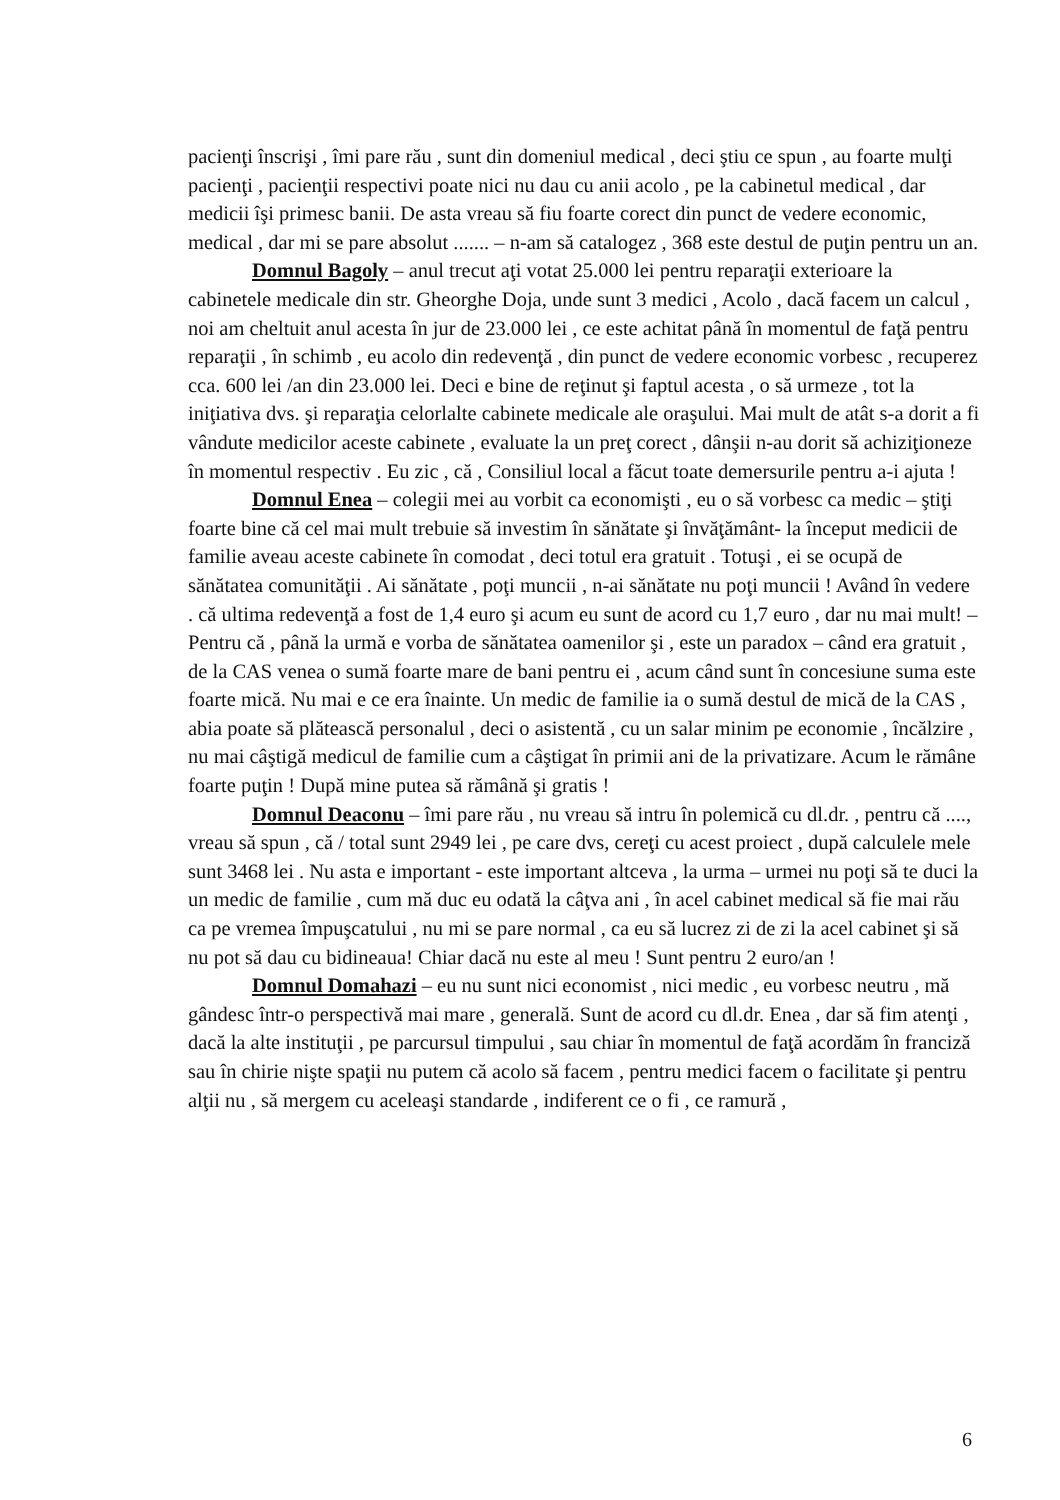pacienţi înscrişi , îmi pare rău , sunt din domeniul medical , deci ştiu ce spun , au foarte mulţi pacienţi , pacienţii respectivi poate nici nu dau cu anii acolo , pe la cabinetul medical , dar medicii îşi primesc banii. De asta vreau să fiu foarte corect din punct de vedere economic, medical , dar mi se pare absolut ....... – n-am să catalogez , 368 este destul de puţin pentru un an.
Domnul Bagoly – anul trecut aţi votat 25.000 lei pentru reparaţii exterioare la cabinetele medicale din str. Gheorghe Doja, unde sunt 3 medici , Acolo , dacă facem un calcul , noi am cheltuit anul acesta în jur de 23.000 lei , ce este achitat până în momentul de faţă pentru reparaţii , în schimb , eu acolo din redevenţă , din punct de vedere economic vorbesc , recuperez cca. 600 lei /an din 23.000 lei. Deci e bine de reţinut şi faptul acesta , o să urmeze , tot la iniţiativa dvs. şi reparaţia celorlalte cabinete medicale ale oraşului. Mai mult de atât s-a dorit a fi vândute medicilor aceste cabinete , evaluate la un preţ corect , dânşii n-au dorit să achiziţioneze în momentul respectiv . Eu zic , că , Consiliul local a făcut toate demersurile pentru a-i ajuta !
Domnul Enea – colegii mei au vorbit ca economişti , eu o să vorbesc ca medic – ştiţi foarte bine că cel mai mult trebuie să investim în sănătate şi învăţământ- la început medicii de familie aveau aceste cabinete în comodat , deci totul era gratuit . Totuşi , ei se ocupă de sănătatea comunităţii . Ai sănătate , poţi muncii , n-ai sănătate nu poţi muncii ! Având în vedere . că ultima redevenţă a fost de 1,4 euro şi acum eu sunt de acord cu 1,7 euro , dar nu mai mult! – Pentru că , până la urmă e vorba de sănătatea oamenilor şi , este un paradox – când era gratuit , de la CAS venea o sumă foarte mare de bani pentru ei , acum când sunt în concesiune suma este foarte mică. Nu mai e ce era înainte. Un medic de familie ia o sumă destul de mică de la CAS , abia poate să plătească personalul , deci o asistentă , cu un salar minim pe economie , încălzire , nu mai câştigă medicul de familie cum a câştigat în primii ani de la privatizare. Acum le rămâne foarte puţin ! După mine putea să rămână şi gratis !
Domnul Deaconu – îmi pare rău , nu vreau să intru în polemică cu dl.dr. , pentru că ...., vreau să spun , că / total sunt 2949 lei , pe care dvs, cereţi cu acest proiect , după calculele mele sunt 3468 lei . Nu asta e important - este important altceva , la urma – urmei nu poţi să te duci la un medic de familie , cum mă duc eu odată la câţva ani , în acel cabinet medical să fie mai rău ca pe vremea împuşcatului , nu mi se pare normal , ca eu să lucrez zi de zi la acel cabinet şi să nu pot să dau cu bidineaua! Chiar dacă nu este al meu ! Sunt pentru 2 euro/an !
Domnul Domahazi – eu nu sunt nici economist , nici medic , eu vorbesc neutru , mă gândesc într-o perspectivă mai mare , generală. Sunt de acord cu dl.dr. Enea , dar să fim atenţi , dacă la alte instituţii , pe parcursul timpului , sau chiar în momentul de faţă acordăm în franciză sau în chirie nişte spaţii nu putem că acolo să facem , pentru medici facem o facilitate şi pentru alţii nu , să mergem cu aceleaşi standarde , indiferent ce o fi , ce ramură ,
6